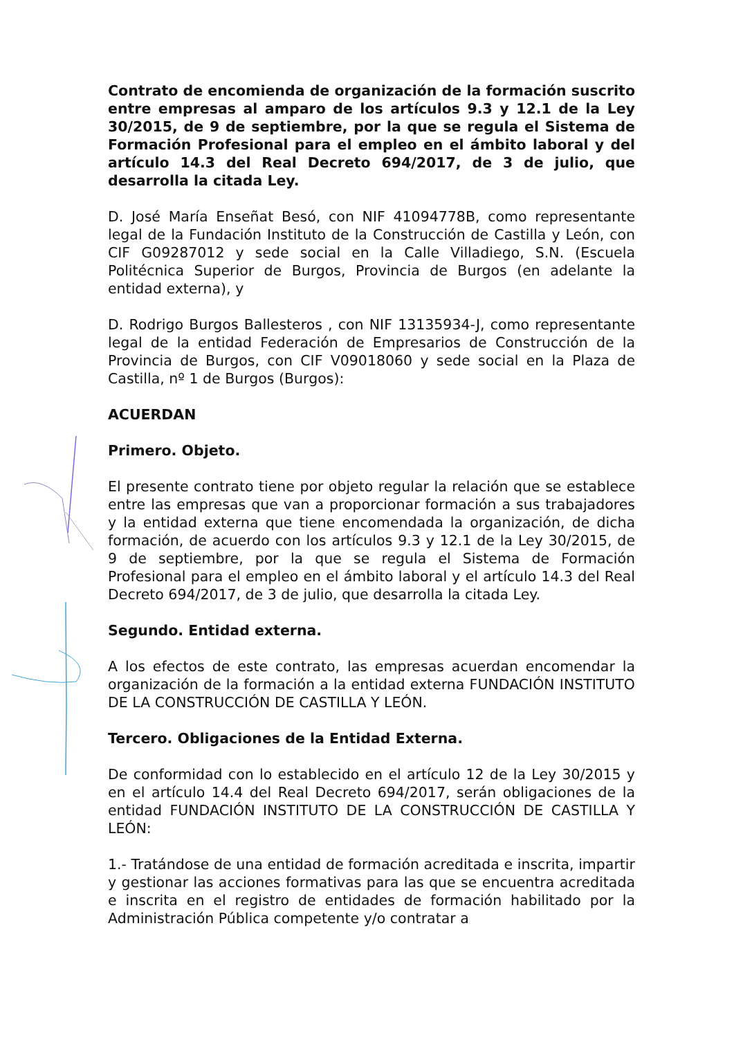Contrato de encomienda de organización de la formación suscrito entre empresas al amparo de los artículos 9.3 y 12.1 de la Ley 30/2015, de 9 de septiembre, por la que se regula el Sistema de Formación Profesional para el empleo en el ámbito laboral y del artículo 14.3 del Real Decreto 694/2017, de 3 de julio, que desarrolla la citada Ley.
D. José María Enseñat Besó, con NIF 41094778B, como representante legal de la Fundación Instituto de la Construcción de Castilla y León, con CIF G09287012 y sede social en la Calle Villadiego, S.N. (Escuela Politécnica Superior de Burgos, Provincia de Burgos (en adelante la entidad externa), y
D. Rodrigo Burgos Ballesteros , con NIF 13135934-J, como representante legal de la entidad Federación de Empresarios de Construcción de la Provincia de Burgos, con CIF V09018060 y sede social en la Plaza de Castilla, nº 1 de Burgos (Burgos):
ACUERDAN
Primero. Objeto.
El presente contrato tiene por objeto regular la relación que se establece entre las empresas que van a proporcionar formación a sus trabajadores y la entidad externa que tiene encomendada la organización, de dicha formación, de acuerdo con los artículos 9.3 y 12.1 de la Ley 30/2015, de 9 de septiembre, por la que se regula el Sistema de Formación Profesional para el empleo en el ámbito laboral y el artículo 14.3 del Real Decreto 694/2017, de 3 de julio, que desarrolla la citada Ley.
Segundo. Entidad externa.
A los efectos de este contrato, las empresas acuerdan encomendar la organización de la formación a la entidad externa FUNDACIÓN INSTITUTO DE LA CONSTRUCCIÓN DE CASTILLA Y LEÓN.
Tercero. Obligaciones de la Entidad Externa.
De conformidad con lo establecido en el artículo 12 de la Ley 30/2015 y en el artículo 14.4 del Real Decreto 694/2017, serán obligaciones de la entidad FUNDACIÓN INSTITUTO DE LA CONSTRUCCIÓN DE CASTILLA Y LEÓN:
1.- Tratándose de una entidad de formación acreditada e inscrita, impartir y gestionar las acciones formativas para las que se encuentra acreditada e inscrita en el registro de entidades de formación habilitado por la Administración Pública competente y/o contratar a